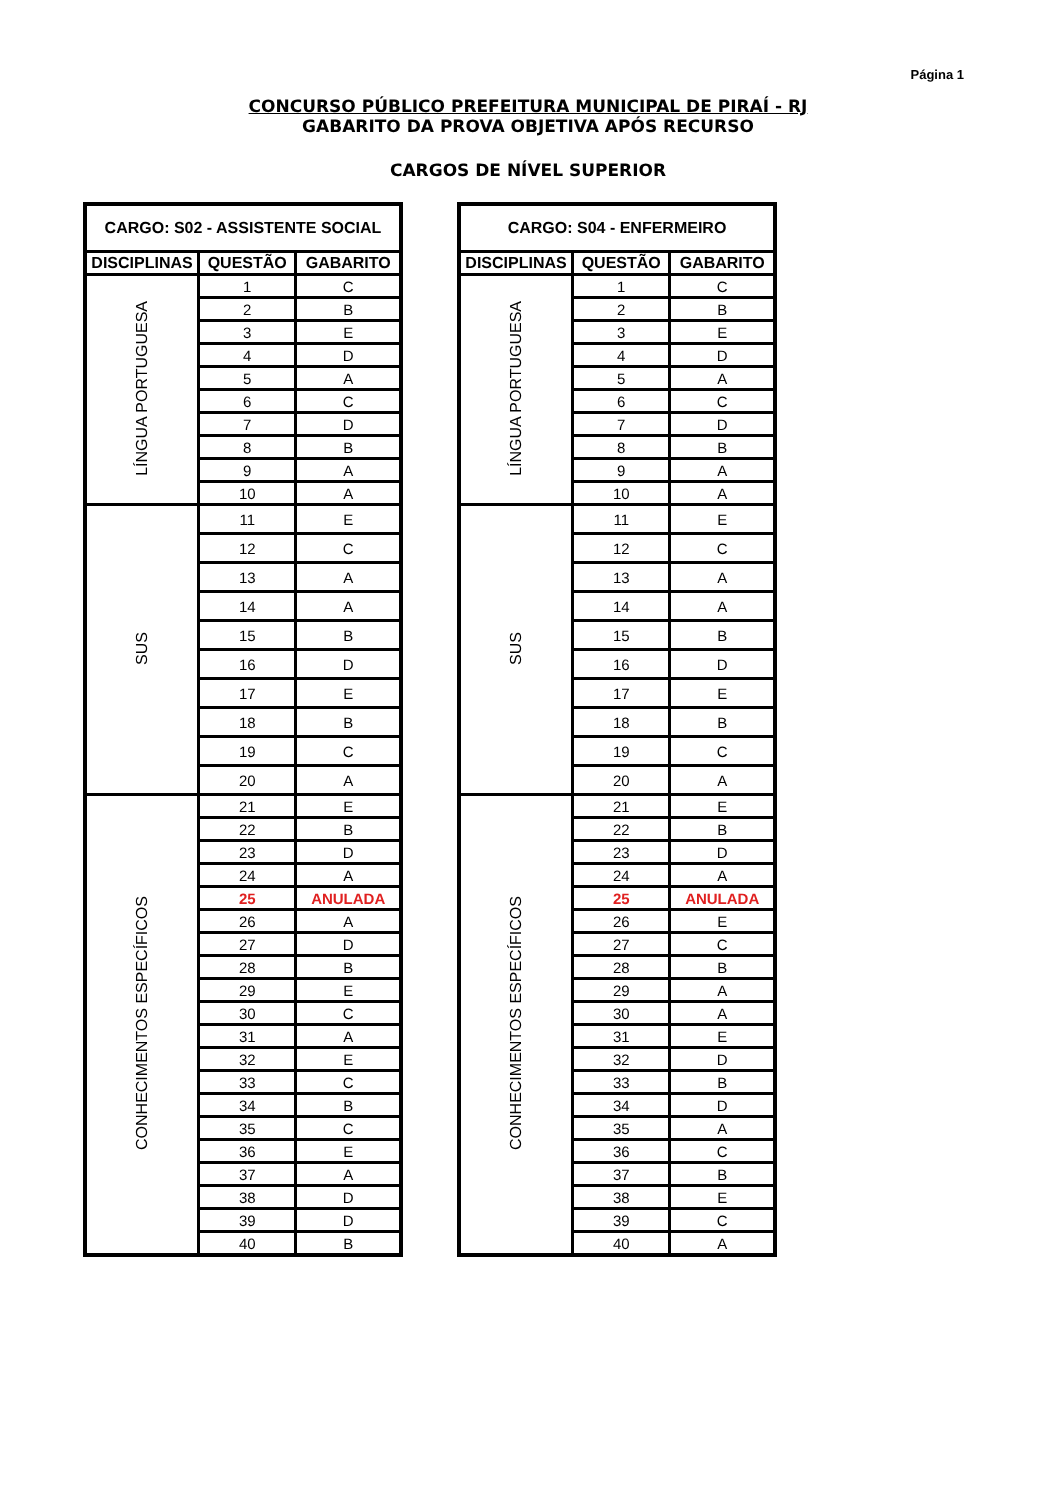Página 1
CONCURSO PÚBLICO PREFEITURA MUNICIPAL DE PIRAÍ - RJ
GABARITO DA PROVA OBJETIVA APÓS RECURSO
CARGOS DE NÍVEL SUPERIOR
| CARGO: S02 - ASSISTENTE SOCIAL | | |
| --- | --- | --- |
| DISCIPLINAS | QUESTÃO | GABARITO |
| LÍNGUA PORTUGUESA | 1 | C |
| | 2 | B |
| | 3 | E |
| | 4 | D |
| | 5 | A |
| | 6 | C |
| | 7 | D |
| | 8 | B |
| | 9 | A |
| | 10 | A |
| SUS | 11 | E |
| | 12 | C |
| | 13 | A |
| | 14 | A |
| | 15 | B |
| | 16 | D |
| | 17 | E |
| | 18 | B |
| | 19 | C |
| | 20 | A |
| CONHECIMENTOS ESPECÍFICOS | 21 | E |
| | 22 | B |
| | 23 | D |
| | 24 | A |
| | 25 | ANULADA |
| | 26 | A |
| | 27 | D |
| | 28 | B |
| | 29 | E |
| | 30 | C |
| | 31 | A |
| | 32 | E |
| | 33 | C |
| | 34 | B |
| | 35 | C |
| | 36 | E |
| | 37 | A |
| | 38 | D |
| | 39 | D |
| | 40 | B |
| CARGO: S04 - ENFERMEIRO | | |
| --- | --- | --- |
| DISCIPLINAS | QUESTÃO | GABARITO |
| LÍNGUA PORTUGUESA | 1 | C |
| | 2 | B |
| | 3 | E |
| | 4 | D |
| | 5 | A |
| | 6 | C |
| | 7 | D |
| | 8 | B |
| | 9 | A |
| | 10 | A |
| SUS | 11 | E |
| | 12 | C |
| | 13 | A |
| | 14 | A |
| | 15 | B |
| | 16 | D |
| | 17 | E |
| | 18 | B |
| | 19 | C |
| | 20 | A |
| CONHECIMENTOS ESPECÍFICOS | 21 | E |
| | 22 | B |
| | 23 | D |
| | 24 | A |
| | 25 | ANULADA |
| | 26 | E |
| | 27 | C |
| | 28 | B |
| | 29 | A |
| | 30 | A |
| | 31 | E |
| | 32 | D |
| | 33 | B |
| | 34 | D |
| | 35 | A |
| | 36 | C |
| | 37 | B |
| | 38 | E |
| | 39 | C |
| | 40 | A |